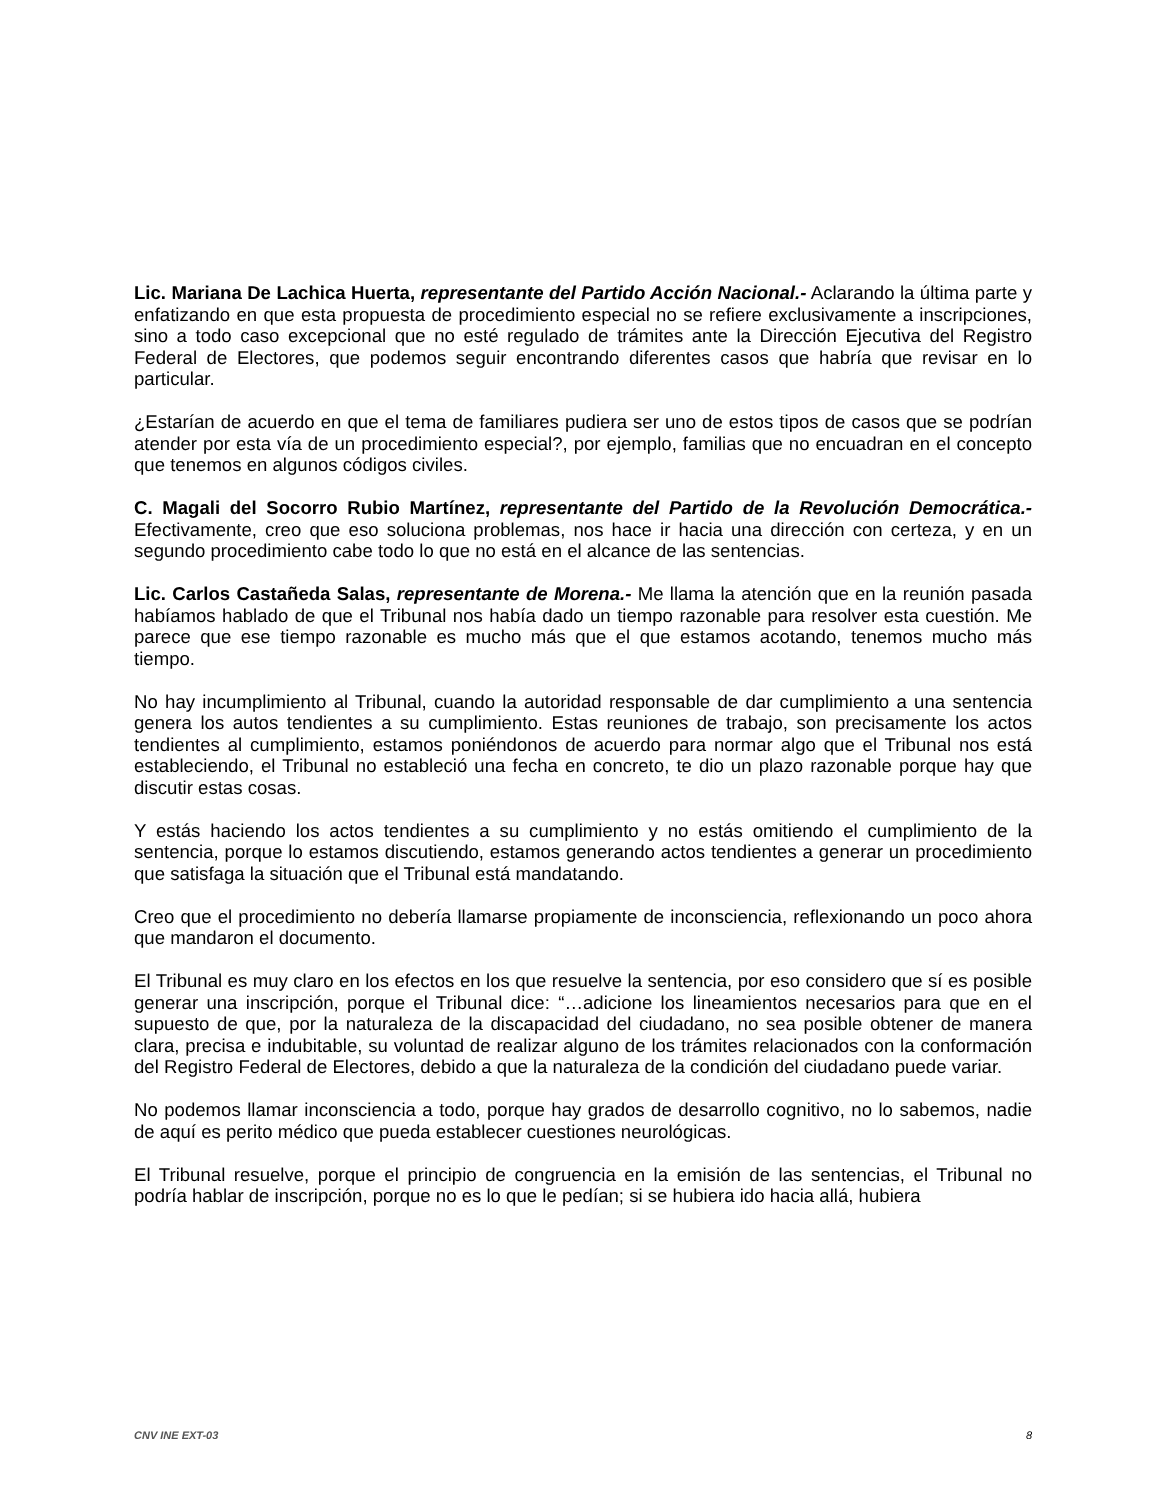Lic. Mariana De Lachica Huerta, representante del Partido Acción Nacional.- Aclarando la última parte y enfatizando en que esta propuesta de procedimiento especial no se refiere exclusivamente a inscripciones, sino a todo caso excepcional que no esté regulado de trámites ante la Dirección Ejecutiva del Registro Federal de Electores, que podemos seguir encontrando diferentes casos que habría que revisar en lo particular.
¿Estarían de acuerdo en que el tema de familiares pudiera ser uno de estos tipos de casos que se podrían atender por esta vía de un procedimiento especial?, por ejemplo, familias que no encuadran en el concepto que tenemos en algunos códigos civiles.
C. Magali del Socorro Rubio Martínez, representante del Partido de la Revolución Democrática.- Efectivamente, creo que eso soluciona problemas, nos hace ir hacia una dirección con certeza, y en un segundo procedimiento cabe todo lo que no está en el alcance de las sentencias.
Lic. Carlos Castañeda Salas, representante de Morena.- Me llama la atención que en la reunión pasada habíamos hablado de que el Tribunal nos había dado un tiempo razonable para resolver esta cuestión. Me parece que ese tiempo razonable es mucho más que el que estamos acotando, tenemos mucho más tiempo.
No hay incumplimiento al Tribunal, cuando la autoridad responsable de dar cumplimiento a una sentencia genera los autos tendientes a su cumplimiento. Estas reuniones de trabajo, son precisamente los actos tendientes al cumplimiento, estamos poniéndonos de acuerdo para normar algo que el Tribunal nos está estableciendo, el Tribunal no estableció una fecha en concreto, te dio un plazo razonable porque hay que discutir estas cosas.
Y estás haciendo los actos tendientes a su cumplimiento y no estás omitiendo el cumplimiento de la sentencia, porque lo estamos discutiendo, estamos generando actos tendientes a generar un procedimiento que satisfaga la situación que el Tribunal está mandatando.
Creo que el procedimiento no debería llamarse propiamente de inconsciencia, reflexionando un poco ahora que mandaron el documento.
El Tribunal es muy claro en los efectos en los que resuelve la sentencia, por eso considero que sí es posible generar una inscripción, porque el Tribunal dice: “…adicione los lineamientos necesarios para que en el supuesto de que, por la naturaleza de la discapacidad del ciudadano, no sea posible obtener de manera clara, precisa e indubitable, su voluntad de realizar alguno de los trámites relacionados con la conformación del Registro Federal de Electores, debido a que la naturaleza de la condición del ciudadano puede variar.
No podemos llamar inconsciencia a todo, porque hay grados de desarrollo cognitivo, no lo sabemos, nadie de aquí es perito médico que pueda establecer cuestiones neurológicas.
El Tribunal resuelve, porque el principio de congruencia en la emisión de las sentencias, el Tribunal no podría hablar de inscripción, porque no es lo que le pedían; si se hubiera ido hacia allá, hubiera
CNV INE EXT-03 8